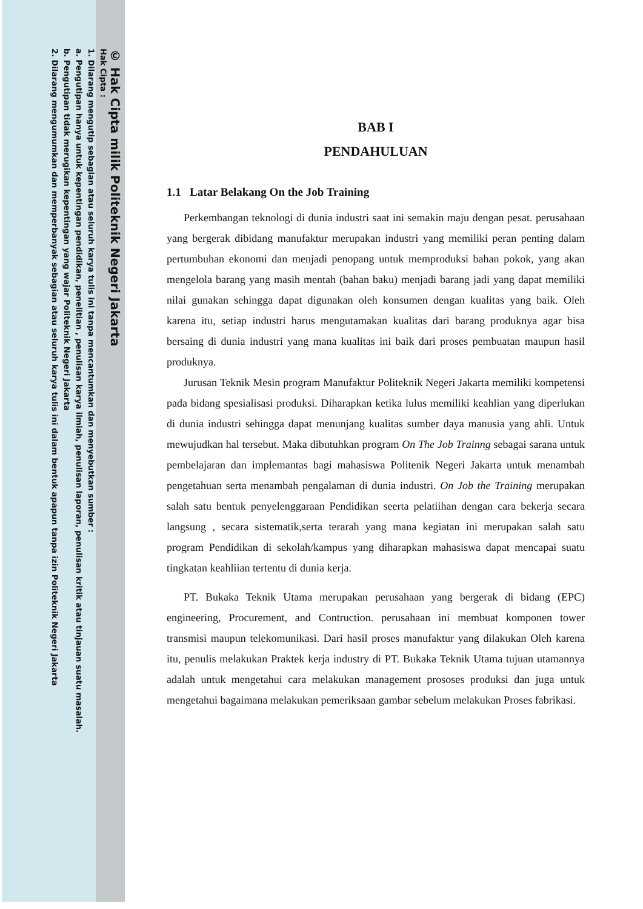© Hak Cipta milik Politeknik Negeri Jakarta
Hak Cipta :
1. Dilarang mengutip sebagian atau seluruh karya tulis ini tanpa mencantumkan dan menyebutkan sumber :
a. Pengutipan hanya untuk kepentingan pendidikan, penelitian , penulisan karya ilmiah, penulisan laporan, penulisan kritik atau tinjauan suatu masalah.
b. Pengutipan tidak merugikan kepentingan yang wajar Politeknik Negeri Jakarta
2. Dilarang mengumumkan dan memperbanyak sebagian atau seluruh karya tulis ini dalam bentuk apapun tanpa izin Politeknik Negeri Jakarta
BAB I
PENDAHULUAN
1.1 Latar Belakang On the Job Training
Perkembangan teknologi di dunia industri saat ini semakin maju dengan pesat. perusahaan yang bergerak dibidang manufaktur merupakan industri yang memiliki peran penting dalam pertumbuhan ekonomi dan menjadi penopang untuk memproduksi bahan pokok, yang akan mengelola barang yang masih mentah (bahan baku) menjadi barang jadi yang dapat memiliki nilai gunakan sehingga dapat digunakan oleh konsumen dengan kualitas yang baik. Oleh karena itu, setiap industri harus mengutamakan kualitas dari barang produknya agar bisa bersaing di dunia industri yang mana kualitas ini baik dari proses pembuatan maupun hasil produknya.
Jurusan Teknik Mesin program Manufaktur Politeknik Negeri Jakarta memiliki kompetensi pada bidang spesialisasi produksi. Diharapkan ketika lulus memiliki keahlian yang diperlukan di dunia industri sehingga dapat menunjang kualitas sumber daya manusia yang ahli. Untuk mewujudkan hal tersebut. Maka dibutuhkan program On The Job Trainng sebagai sarana untuk pembelajaran dan implemantas bagi mahasiswa Politenik Negeri Jakarta untuk menambah pengetahuan serta menambah pengalaman di dunia industri. On Job the Training merupakan salah satu bentuk penyelenggaraan Pendidikan seerta pelatiihan dengan cara bekerja secara langsung , secara sistematik,serta terarah yang mana kegiatan ini merupakan salah satu program Pendidikan di sekolah/kampus yang diharapkan mahasiswa dapat mencapai suatu tingkatan keahliian tertentu di dunia kerja.
PT. Bukaka Teknik Utama merupakan perusahaan yang bergerak di bidang (EPC) engineering, Procurement, and Contruction. perusahaan ini membuat komponen tower transmisi maupun telekomunikasi. Dari hasil proses manufaktur yang dilakukan Oleh karena itu, penulis melakukan Praktek kerja industry di PT. Bukaka Teknik Utama tujuan utamannya adalah untuk mengetahui cara melakukan management prososes produksi dan juga untuk mengetahui bagaimana melakukan pemeriksaan gambar sebelum melakukan Proses fabrikasi.